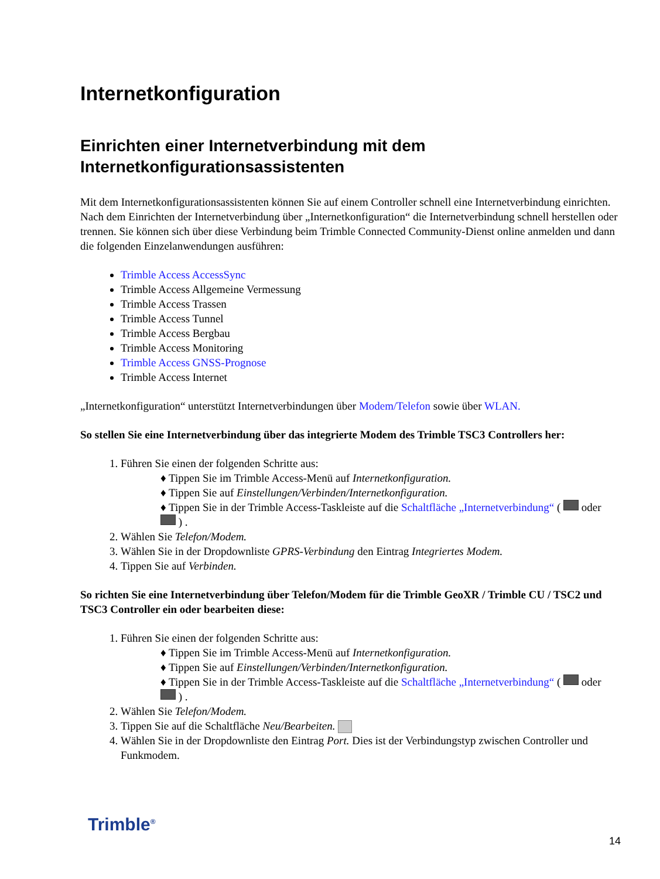Internetkonfiguration
Einrichten einer Internetverbindung mit dem Internetkonfigurationsassistenten
Mit dem Internetkonfigurationsassistenten können Sie auf einem Controller schnell eine Internetverbindung einrichten. Nach dem Einrichten der Internetverbindung über „Internetkonfiguration“ die Internetverbindung schnell herstellen oder trennen. Sie können sich über diese Verbindung beim Trimble Connected Community-Dienst online anmelden und dann die folgenden Einzelanwendungen ausführen:
Trimble Access AccessSync
Trimble Access Allgemeine Vermessung
Trimble Access Trassen
Trimble Access Tunnel
Trimble Access Bergbau
Trimble Access Monitoring
Trimble Access GNSS-Prognose
Trimble Access Internet
„Internetkonfiguration“ unterstützt Internetverbindungen über Modem/Telefon sowie über WLAN.
So stellen Sie eine Internetverbindung über das integrierte Modem des Trimble TSC3 Controllers her:
Führen Sie einen der folgenden Schritte aus:
♦ Tippen Sie im Trimble Access-Menü auf Internetkonfiguration.
♦ Tippen Sie auf Einstellungen/Verbinden/Internetkonfiguration.
♦ Tippen Sie in der Trimble Access-Taskleiste auf die Schaltfläche „Internetverbindung“ ( oder ) .
Wählen Sie Telefon/Modem.
Wählen Sie in der Dropdownliste GPRS-Verbindung den Eintrag Integriertes Modem.
Tippen Sie auf Verbinden.
So richten Sie eine Internetverbindung über Telefon/Modem für die Trimble GeoXR / Trimble CU / TSC2 und TSC3 Controller ein oder bearbeiten diese:
Führen Sie einen der folgenden Schritte aus:
♦ Tippen Sie im Trimble Access-Menü auf Internetkonfiguration.
♦ Tippen Sie auf Einstellungen/Verbinden/Internetkonfiguration.
♦ Tippen Sie in der Trimble Access-Taskleiste auf die Schaltfläche „Internetverbindung“ ( oder ) .
Wählen Sie Telefon/Modem.
Tippen Sie auf die Schaltfläche Neu/Bearbeiten.
Wählen Sie in der Dropdownliste den Eintrag Port. Dies ist der Verbindungstyp zwischen Controller und Funkmodem.
Trimble<sup>®</sup>
14